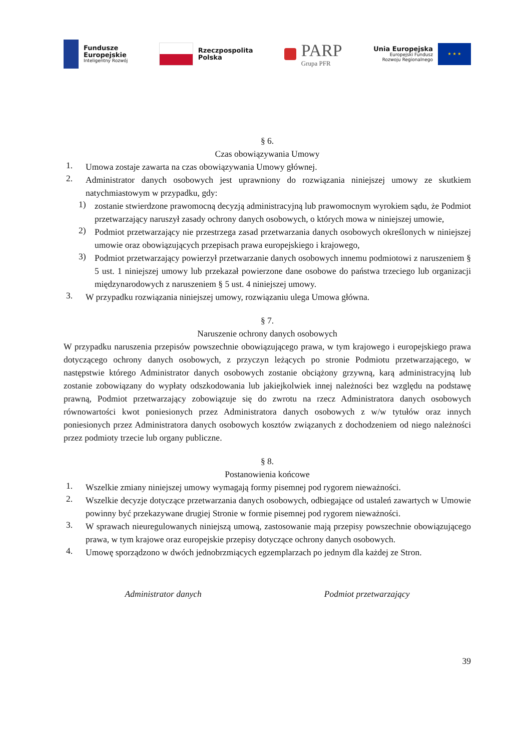Fundusze
Europejskie
Inteligentny Rozwój
Rzeczpospolita
Polska
PARP
Grupa PFR
Unia Europejska
Europejski Fundusz
Rozwoju Regionalnego
★ ★ ★
§ 6.
Czas obowiązywania Umowy
1.
Umowa zostaje zawarta na czas obowiązywania Umowy głównej.
2.
Administrator danych osobowych jest uprawniony do rozwiązania niniejszej umowy ze skutkiem natychmiastowym w przypadku, gdy:
1)
zostanie stwierdzone prawomocną decyzją administracyjną lub prawomocnym wyrokiem sądu, że Podmiot przetwarzający naruszył zasady ochrony danych osobowych, o których mowa w niniejszej umowie,
2)
Podmiot przetwarzający nie przestrzega zasad przetwarzania danych osobowych określonych w niniejszej umowie oraz obowiązujących przepisach prawa europejskiego i krajowego,
3)
Podmiot przetwarzający powierzył przetwarzanie danych osobowych innemu podmiotowi z naruszeniem § 5 ust. 1 niniejszej umowy lub przekazał powierzone dane osobowe do państwa trzeciego lub organizacji międzynarodowych z naruszeniem § 5 ust. 4 niniejszej umowy.
3.
W przypadku rozwiązania niniejszej umowy, rozwiązaniu ulega Umowa główna.
§ 7.
Naruszenie ochrony danych osobowych
W przypadku naruszenia przepisów powszechnie obowiązującego prawa, w tym krajowego i europejskiego prawa dotyczącego ochrony danych osobowych, z przyczyn leżących po stronie Podmiotu przetwarzającego, w następstwie którego Administrator danych osobowych zostanie obciążony grzywną, karą administracyjną lub zostanie zobowiązany do wypłaty odszkodowania lub jakiejkolwiek innej należności bez względu na podstawę prawną, Podmiot przetwarzający zobowiązuje się do zwrotu na rzecz Administratora danych osobowych równowartości kwot poniesionych przez Administratora danych osobowych z w/w tytułów oraz innych poniesionych przez Administratora danych osobowych kosztów związanych z dochodzeniem od niego należności przez podmioty trzecie lub organy publiczne.
§ 8.
Postanowienia końcowe
1.
Wszelkie zmiany niniejszej umowy wymagają formy pisemnej pod rygorem nieważności.
2.
Wszelkie decyzje dotyczące przetwarzania danych osobowych, odbiegające od ustaleń zawartych w Umowie powinny być przekazywane drugiej Stronie w formie pisemnej pod rygorem nieważności.
3.
W sprawach nieuregulowanych niniejszą umową, zastosowanie mają przepisy powszechnie obowiązującego prawa, w tym krajowe oraz europejskie przepisy dotyczące ochrony danych osobowych.
4.
Umowę sporządzono w dwóch jednobrzmiących egzemplarzach po jednym dla każdej ze Stron.
Administrator danych Podmiot przetwarzający
39